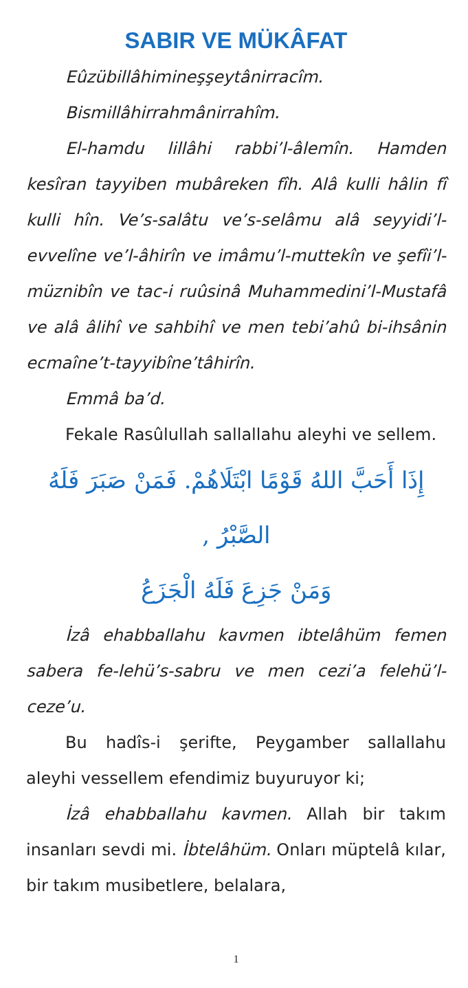SABIR VE MÜKÂFAT
Eûzübillâhimineşşeytânirracîm.
Bismillâhirrahmânirrahîm.
El-hamdu lillâhi rabbi’l-âlemîn. Hamden kesîran tayyiben mubâreken fîh. Alâ kulli hâlin fî kulli hîn. Ve’s-salâtu ve’s-selâmu alâ seyyidi’l-evvelîne ve’l-âhirîn ve imâmu’l-muttekîn ve şefîi’l-müznibîn ve tac-i ruûsinâ Muhammedini’l-Mustafâ ve alâ âlihî ve sahbihî ve men tebi’ahû bi-ihsânin ecmaîne’t-tayyibîne’tâhirîn.
Emmâ ba’d.
Fekale Rasûlullah sallallahu aleyhi ve sellem.
إِذَا أَحَبَّ اللهُ قَوْمًا ابْتَلَاهُمْ. فَمَنْ صَبَرَ فَلَهُ الصَّبْرُ ,
وَمَنْ جَزِعَ فَلَهُ الْجَزَعُ
İzâ ehabballahu kavmen ibtelâhüm femen sabera fe-lehü’s-sabru ve men cezi’a felehü’l-ceze’u.
Bu hadîs-i şerifte, Peygamber sallallahu aleyhi vessellem efendimiz buyuruyor ki;
İzâ ehabballahu kavmen. Allah bir takım insanları sevdi mi. İbtelâhüm. Onları müptelâ kılar, bir takım musibetlere, belalara,
1